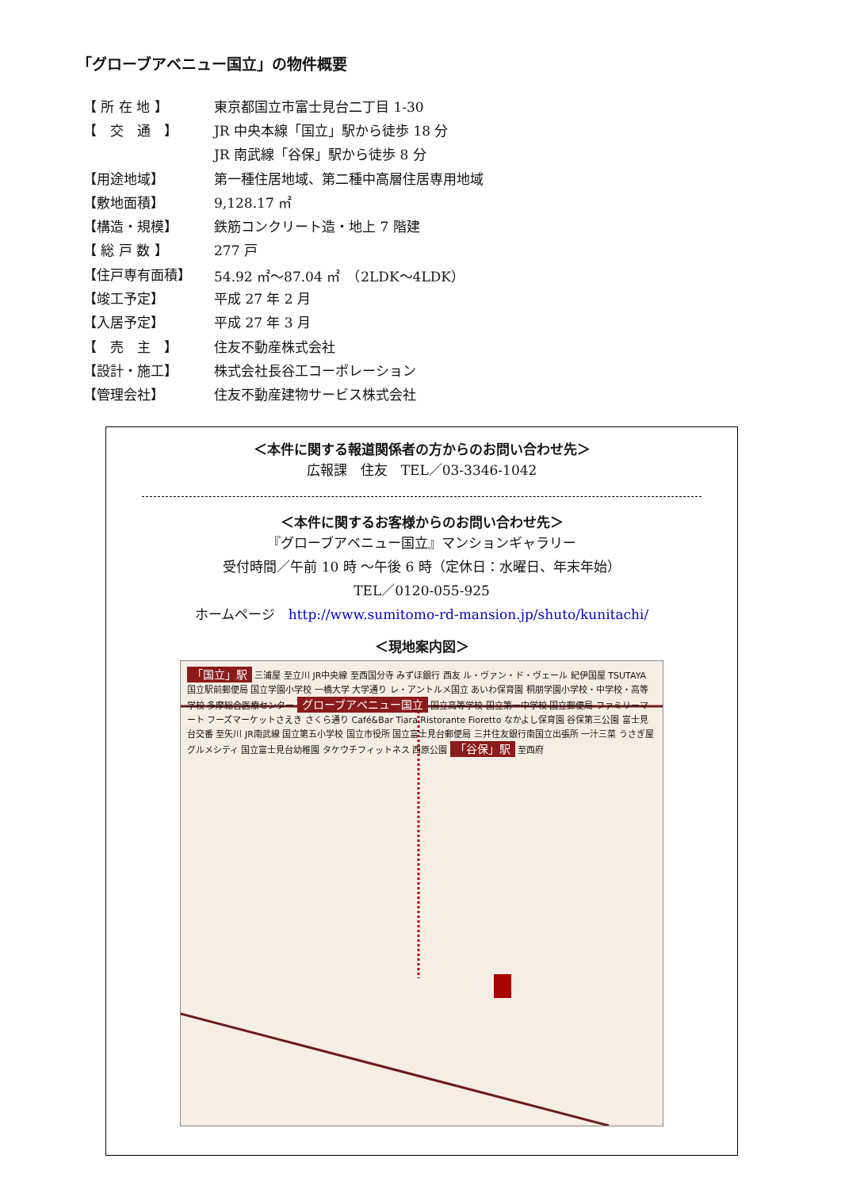「グローブアベニュー国立」の物件概要
| 【 所 在 地 】 | 東京都国立市富士見台二丁目 1-30 |
| 【 交 通 】 | JR 中央本線「国立」駅から徒歩 18 分 |
| | JR 南武線「谷保」駅から徒歩 8 分 |
| 【用途地域】 | 第一種住居地域、第二種中高層住居専用地域 |
| 【敷地面積】 | 9,128.17 ㎡ |
| 【構造・規模】 | 鉄筋コンクリート造・地上 7 階建 |
| 【 総 戸 数 】 | 277 戸 |
| 【住戸専有面積】 | 54.92 ㎡～87.04 ㎡ （2LDK～4LDK） |
| 【竣工予定】 | 平成 27 年 2 月 |
| 【入居予定】 | 平成 27 年 3 月 |
| 【 売 主 】 | 住友不動産株式会社 |
| 【設計・施工】 | 株式会社長谷工コーポレーション |
| 【管理会社】 | 住友不動産建物サービス株式会社 |
＜本件に関する報道関係者の方からのお問い合わせ先＞
広報課　住友　TEL／03-3346-1042
＜本件に関するお客様からのお問い合わせ先＞
『グローブアベニュー国立』マンションギャラリー
受付時間／午前 10 時 ～午後 6 時（定休日：水曜日、年末年始）
TEL／0120-055-925
ホームページ　http://www.sumitomo-rd-mansion.jp/shuto/kunitachi/
＜現地案内図＞
「国立」駅 三浦屋 至立川 JR中央線 至西国分寺 みずほ銀行 西友 ル・ヴァン・ド・ヴェール 紀伊国屋 TSUTAYA 国立駅前郵便局 国立学園小学校 一橋大学 大学通り レ・アントルメ国立 あいわ保育園 桐朋学園小学校・中学校・高等学校 多摩総合医療センター グローブアベニュー国立 国立高等学校 国立第一中学校 国立郵便局 ファミリーマート フーズマーケットさえき さくら通り Café&Bar Tiara Ristorante Fioretto なかよし保育園 谷保第三公園 富士見台交番 至矢川 JR南武線 国立第五小学校 国立市役所 国立富士見台郵便局 三井住友銀行南国立出張所 一汁三菜 うさぎ屋 グルメシティ 国立富士見台幼稚園 タケウチフィットネス 西原公園 「谷保」駅 至西府